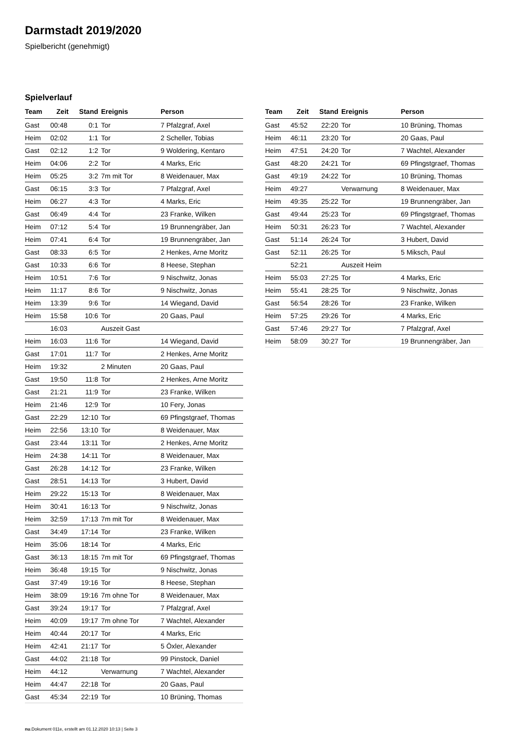Darmstadt 2019/2020
Spielbericht (genehmigt)
Spielverlauf
| Team | Zeit | Stand | Ereignis | Person |
| --- | --- | --- | --- | --- |
| Gast | 00:48 | 0:1 | Tor | 7 Pfalzgraf, Axel |
| Heim | 02:02 | 1:1 | Tor | 2 Scheller, Tobias |
| Gast | 02:12 | 1:2 | Tor | 9 Woldering, Kentaro |
| Heim | 04:06 | 2:2 | Tor | 4 Marks, Eric |
| Heim | 05:25 | 3:2 | 7m mit Tor | 8 Weidenauer, Max |
| Gast | 06:15 | 3:3 | Tor | 7 Pfalzgraf, Axel |
| Heim | 06:27 | 4:3 | Tor | 4 Marks, Eric |
| Gast | 06:49 | 4:4 | Tor | 23 Franke, Wilken |
| Heim | 07:12 | 5:4 | Tor | 19 Brunnengräber, Jan |
| Heim | 07:41 | 6:4 | Tor | 19 Brunnengräber, Jan |
| Gast | 08:33 | 6:5 | Tor | 2 Henkes, Arne Moritz |
| Gast | 10:33 | 6:6 | Tor | 8 Heese, Stephan |
| Heim | 10:51 | 7:6 | Tor | 9 Nischwitz, Jonas |
| Heim | 11:17 | 8:6 | Tor | 9 Nischwitz, Jonas |
| Heim | 13:39 | 9:6 | Tor | 14 Wiegand, David |
| Heim | 15:58 | 10:6 | Tor | 20 Gaas, Paul |
| | 16:03 | | Auszeit Gast | |
| Heim | 16:03 | 11:6 | Tor | 14 Wiegand, David |
| Gast | 17:01 | 11:7 | Tor | 2 Henkes, Arne Moritz |
| Heim | 19:32 | | 2 Minuten | 20 Gaas, Paul |
| Gast | 19:50 | 11:8 | Tor | 2 Henkes, Arne Moritz |
| Gast | 21:21 | 11:9 | Tor | 23 Franke, Wilken |
| Heim | 21:46 | 12:9 | Tor | 10 Fery, Jonas |
| Gast | 22:29 | 12:10 | Tor | 69 Pfingstgraef, Thomas |
| Heim | 22:56 | 13:10 | Tor | 8 Weidenauer, Max |
| Gast | 23:44 | 13:11 | Tor | 2 Henkes, Arne Moritz |
| Heim | 24:38 | 14:11 | Tor | 8 Weidenauer, Max |
| Gast | 26:28 | 14:12 | Tor | 23 Franke, Wilken |
| Gast | 28:51 | 14:13 | Tor | 3 Hubert, David |
| Heim | 29:22 | 15:13 | Tor | 8 Weidenauer, Max |
| Heim | 30:41 | 16:13 | Tor | 9 Nischwitz, Jonas |
| Heim | 32:59 | 17:13 | 7m mit Tor | 8 Weidenauer, Max |
| Gast | 34:49 | 17:14 | Tor | 23 Franke, Wilken |
| Heim | 35:06 | 18:14 | Tor | 4 Marks, Eric |
| Gast | 36:13 | 18:15 | 7m mit Tor | 69 Pfingstgraef, Thomas |
| Heim | 36:48 | 19:15 | Tor | 9 Nischwitz, Jonas |
| Gast | 37:49 | 19:16 | Tor | 8 Heese, Stephan |
| Heim | 38:09 | 19:16 | 7m ohne Tor | 8 Weidenauer, Max |
| Gast | 39:24 | 19:17 | Tor | 7 Pfalzgraf, Axel |
| Heim | 40:09 | 19:17 | 7m ohne Tor | 7 Wachtel, Alexander |
| Heim | 40:44 | 20:17 | Tor | 4 Marks, Eric |
| Heim | 42:41 | 21:17 | Tor | 5 Öxler, Alexander |
| Gast | 44:02 | 21:18 | Tor | 99 Pinstock, Daniel |
| Heim | 44:12 | | Verwarnung | 7 Wachtel, Alexander |
| Heim | 44:47 | 22:18 | Tor | 20 Gaas, Paul |
| Gast | 45:34 | 22:19 | Tor | 10 Brüning, Thomas |
| Team | Zeit | Stand | Ereignis | Person |
| --- | --- | --- | --- | --- |
| Gast | 45:52 | 22:20 | Tor | 10 Brüning, Thomas |
| Heim | 46:11 | 23:20 | Tor | 20 Gaas, Paul |
| Heim | 47:51 | 24:20 | Tor | 7 Wachtel, Alexander |
| Gast | 48:20 | 24:21 | Tor | 69 Pfingstgraef, Thomas |
| Gast | 49:19 | 24:22 | Tor | 10 Brüning, Thomas |
| Heim | 49:27 | | Verwarnung | 8 Weidenauer, Max |
| Heim | 49:35 | 25:22 | Tor | 19 Brunnengräber, Jan |
| Gast | 49:44 | 25:23 | Tor | 69 Pfingstgraef, Thomas |
| Heim | 50:31 | 26:23 | Tor | 7 Wachtel, Alexander |
| Gast | 51:14 | 26:24 | Tor | 3 Hubert, David |
| Gast | 52:11 | 26:25 | Tor | 5 Miksch, Paul |
| | 52:21 | | Auszeit Heim | |
| Heim | 55:03 | 27:25 | Tor | 4 Marks, Eric |
| Heim | 55:41 | 28:25 | Tor | 9 Nischwitz, Jonas |
| Gast | 56:54 | 28:26 | Tor | 23 Franke, Wilken |
| Heim | 57:25 | 29:26 | Tor | 4 Marks, Eric |
| Gast | 57:46 | 29:27 | Tor | 7 Pfalzgraf, Axel |
| Heim | 58:09 | 30:27 | Tor | 19 Brunnengräber, Jan |
nu.Dokument 011e, erstellt am 01.12.2020 10:13 | Seite 3